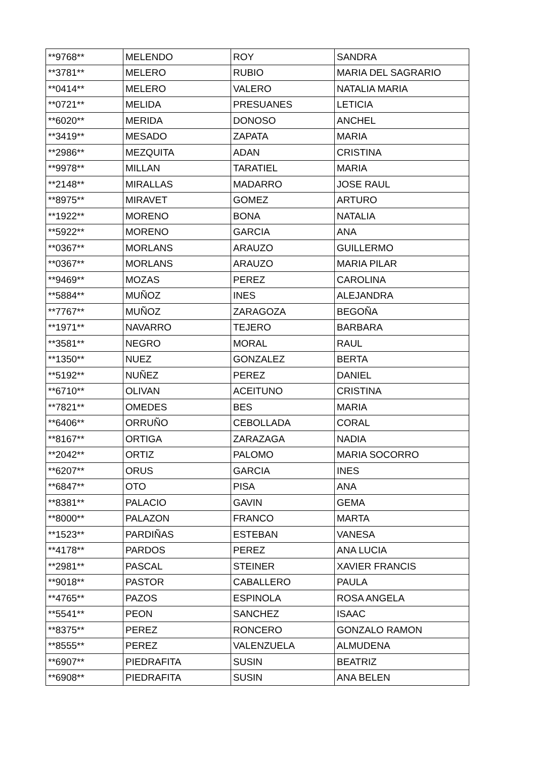| **9768** | MELENDO | ROY | SANDRA |
| **3781** | MELERO | RUBIO | MARIA DEL SAGRARIO |
| **0414** | MELERO | VALERO | NATALIA MARIA |
| **0721** | MELIDA | PRESUANES | LETICIA |
| **6020** | MERIDA | DONOSO | ANCHEL |
| **3419** | MESADO | ZAPATA | MARIA |
| **2986** | MEZQUITA | ADAN | CRISTINA |
| **9978** | MILLAN | TARATIEL | MARIA |
| **2148** | MIRALLAS | MADARRO | JOSE RAUL |
| **8975** | MIRAVET | GOMEZ | ARTURO |
| **1922** | MORENO | BONA | NATALIA |
| **5922** | MORENO | GARCIA | ANA |
| **0367** | MORLANS | ARAUZO | GUILLERMO |
| **0367** | MORLANS | ARAUZO | MARIA PILAR |
| **9469** | MOZAS | PEREZ | CAROLINA |
| **5884** | MUÑOZ | INES | ALEJANDRA |
| **7767** | MUÑOZ | ZARAGOZA | BEGOÑA |
| **1971** | NAVARRO | TEJERO | BARBARA |
| **3581** | NEGRO | MORAL | RAUL |
| **1350** | NUEZ | GONZALEZ | BERTA |
| **5192** | NUÑEZ | PEREZ | DANIEL |
| **6710** | OLIVAN | ACEITUNO | CRISTINA |
| **7821** | OMEDES | BES | MARIA |
| **6406** | ORRUÑO | CEBOLLADA | CORAL |
| **8167** | ORTIGA | ZARAZAGA | NADIA |
| **2042** | ORTIZ | PALOMO | MARIA SOCORRO |
| **6207** | ORUS | GARCIA | INES |
| **6847** | OTO | PISA | ANA |
| **8381** | PALACIO | GAVIN | GEMA |
| **8000** | PALAZON | FRANCO | MARTA |
| **1523** | PARDIÑAS | ESTEBAN | VANESA |
| **4178** | PARDOS | PEREZ | ANA LUCIA |
| **2981** | PASCAL | STEINER | XAVIER FRANCIS |
| **9018** | PASTOR | CABALLERO | PAULA |
| **4765** | PAZOS | ESPINOLA | ROSA ANGELA |
| **5541** | PEON | SANCHEZ | ISAAC |
| **8375** | PEREZ | RONCERO | GONZALO RAMON |
| **8555** | PEREZ | VALENZUELA | ALMUDENA |
| **6907** | PIEDRAFITA | SUSIN | BEATRIZ |
| **6908** | PIEDRAFITA | SUSIN | ANA BELEN |